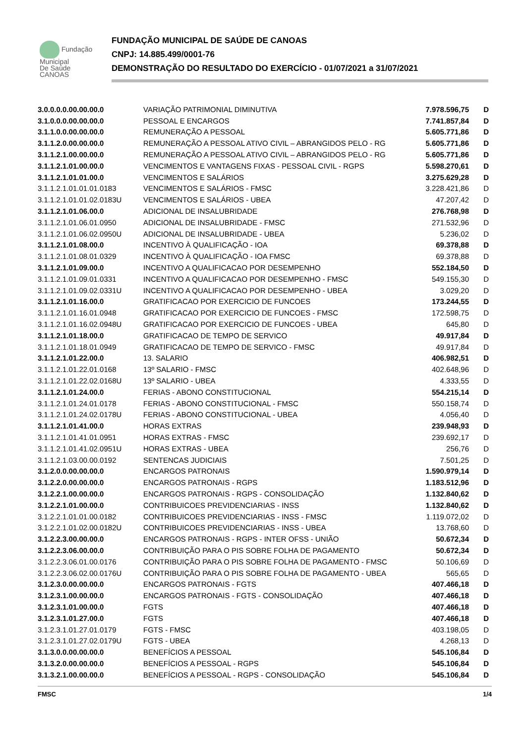Fundação
Municipal
De Saúde
CANOAS
FUNDAÇÃO MUNICIPAL DE SAÚDE DE CANOAS
CNPJ: 14.885.499/0001-76
DEMONSTRAÇÃO DO RESULTADO DO EXERCÍCIO - 01/07/2021 a 31/07/2021
| 3.0.0.0.0.00.00.00.0 | VARIAÇÃO PATRIMONIAL DIMINUTIVA | 7.978.596,75 | D |
| 3.1.0.0.0.00.00.00.0 | PESSOAL E ENCARGOS | 7.741.857,84 | D |
| 3.1.1.0.0.00.00.00.0 | REMUNERAÇÃO A PESSOAL | 5.605.771,86 | D |
| 3.1.1.2.0.00.00.00.0 | REMUNERAÇÃO A PESSOAL ATIVO CIVIL – ABRANGIDOS PELO - RG | 5.605.771,86 | D |
| 3.1.1.2.1.00.00.00.0 | REMUNERAÇÃO A PESSOAL ATIVO CIVIL – ABRANGIDOS PELO - RG | 5.605.771,86 | D |
| 3.1.1.2.1.01.00.00.0 | VENCIMENTOS E VANTAGENS FIXAS - PESSOAL CIVIL - RGPS | 5.598.270,61 | D |
| 3.1.1.2.1.01.01.00.0 | VENCIMENTOS E SALÁRIOS | 3.275.629,28 | D |
| 3.1.1.2.1.01.01.01.0183 | VENCIMENTOS E SALÁRIOS - FMSC | 3.228.421,86 | D |
| 3.1.1.2.1.01.01.02.0183U | VENCIMENTOS E SALÁRIOS - UBEA | 47.207,42 | D |
| 3.1.1.2.1.01.06.00.0 | ADICIONAL DE INSALUBRIDADE | 276.768,98 | D |
| 3.1.1.2.1.01.06.01.0950 | ADICIONAL DE INSALUBRIDADE - FMSC | 271.532,96 | D |
| 3.1.1.2.1.01.06.02.0950U | ADICIONAL DE INSALUBRIDADE - UBEA | 5.236,02 | D |
| 3.1.1.2.1.01.08.00.0 | INCENTIVO À QUALIFICAÇÃO - IOA | 69.378,88 | D |
| 3.1.1.2.1.01.08.01.0329 | INCENTIVO À QUALIFICAÇÃO - IOA FMSC | 69.378,88 | D |
| 3.1.1.2.1.01.09.00.0 | INCENTIVO A QUALIFICACAO POR DESEMPENHO | 552.184,50 | D |
| 3.1.1.2.1.01.09.01.0331 | INCENTIVO A QUALIFICACAO POR DESEMPENHO - FMSC | 549.155,30 | D |
| 3.1.1.2.1.01.09.02.0331U | INCENTIVO A QUALIFICACAO POR DESEMPENHO - UBEA | 3.029,20 | D |
| 3.1.1.2.1.01.16.00.0 | GRATIFICACAO POR EXERCICIO DE FUNCOES | 173.244,55 | D |
| 3.1.1.2.1.01.16.01.0948 | GRATIFICACAO POR EXERCICIO DE FUNCOES - FMSC | 172.598,75 | D |
| 3.1.1.2.1.01.16.02.0948U | GRATIFICACAO POR EXERCICIO DE FUNCOES - UBEA | 645,80 | D |
| 3.1.1.2.1.01.18.00.0 | GRATIFICACAO DE TEMPO DE SERVICO | 49.917,84 | D |
| 3.1.1.2.1.01.18.01.0949 | GRATIFICACAO DE TEMPO DE SERVICO - FMSC | 49.917,84 | D |
| 3.1.1.2.1.01.22.00.0 | 13. SALARIO | 406.982,51 | D |
| 3.1.1.2.1.01.22.01.0168 | 13º SALARIO - FMSC | 402.648,96 | D |
| 3.1.1.2.1.01.22.02.0168U | 13º SALARIO - UBEA | 4.333,55 | D |
| 3.1.1.2.1.01.24.00.0 | FERIAS - ABONO CONSTITUCIONAL | 554.215,14 | D |
| 3.1.1.2.1.01.24.01.0178 | FERIAS - ABONO CONSTITUCIONAL - FMSC | 550.158,74 | D |
| 3.1.1.2.1.01.24.02.0178U | FERIAS - ABONO CONSTITUCIONAL - UBEA | 4.056,40 | D |
| 3.1.1.2.1.01.41.00.0 | HORAS EXTRAS | 239.948,93 | D |
| 3.1.1.2.1.01.41.01.0951 | HORAS EXTRAS - FMSC | 239.692,17 | D |
| 3.1.1.2.1.01.41.02.0951U | HORAS EXTRAS - UBEA | 256,76 | D |
| 3.1.1.2.1.03.00.00.0192 | SENTENCAS JUDICIAIS | 7.501,25 | D |
| 3.1.2.0.0.00.00.00.0 | ENCARGOS PATRONAIS | 1.590.979,14 | D |
| 3.1.2.2.0.00.00.00.0 | ENCARGOS PATRONAIS - RGPS | 1.183.512,96 | D |
| 3.1.2.2.1.00.00.00.0 | ENCARGOS PATRONAIS - RGPS - CONSOLIDAÇÃO | 1.132.840,62 | D |
| 3.1.2.2.1.01.00.00.0 | CONTRIBUICOES PREVIDENCIARIAS - INSS | 1.132.840,62 | D |
| 3.1.2.2.1.01.01.00.0182 | CONTRIBUICOES PREVIDENCIARIAS - INSS - FMSC | 1.119.072,02 | D |
| 3.1.2.2.1.01.02.00.0182U | CONTRIBUICOES PREVIDENCIARIAS - INSS - UBEA | 13.768,60 | D |
| 3.1.2.2.3.00.00.00.0 | ENCARGOS PATRONAIS - RGPS - INTER OFSS - UNIÃO | 50.672,34 | D |
| 3.1.2.2.3.06.00.00.0 | CONTRIBUIÇÃO PARA O PIS SOBRE FOLHA DE PAGAMENTO | 50.672,34 | D |
| 3.1.2.2.3.06.01.00.0176 | CONTRIBUIÇÃO PARA O PIS SOBRE FOLHA DE PAGAMENTO - FMSC | 50.106,69 | D |
| 3.1.2.2.3.06.02.00.0176U | CONTRIBUIÇÃO PARA O PIS SOBRE FOLHA DE PAGAMENTO - UBEA | 565,65 | D |
| 3.1.2.3.0.00.00.00.0 | ENCARGOS PATRONAIS - FGTS | 407.466,18 | D |
| 3.1.2.3.1.00.00.00.0 | ENCARGOS PATRONAIS - FGTS - CONSOLIDAÇÃO | 407.466,18 | D |
| 3.1.2.3.1.01.00.00.0 | FGTS | 407.466,18 | D |
| 3.1.2.3.1.01.27.00.0 | FGTS | 407.466,18 | D |
| 3.1.2.3.1.01.27.01.0179 | FGTS - FMSC | 403.198,05 | D |
| 3.1.2.3.1.01.27.02.0179U | FGTS - UBEA | 4.268,13 | D |
| 3.1.3.0.0.00.00.00.0 | BENEFÍCIOS A PESSOAL | 545.106,84 | D |
| 3.1.3.2.0.00.00.00.0 | BENEFÍCIOS A PESSOAL - RGPS | 545.106,84 | D |
| 3.1.3.2.1.00.00.00.0 | BENEFÍCIOS A PESSOAL - RGPS - CONSOLIDAÇÃO | 545.106,84 | D |
FMSC 1/4